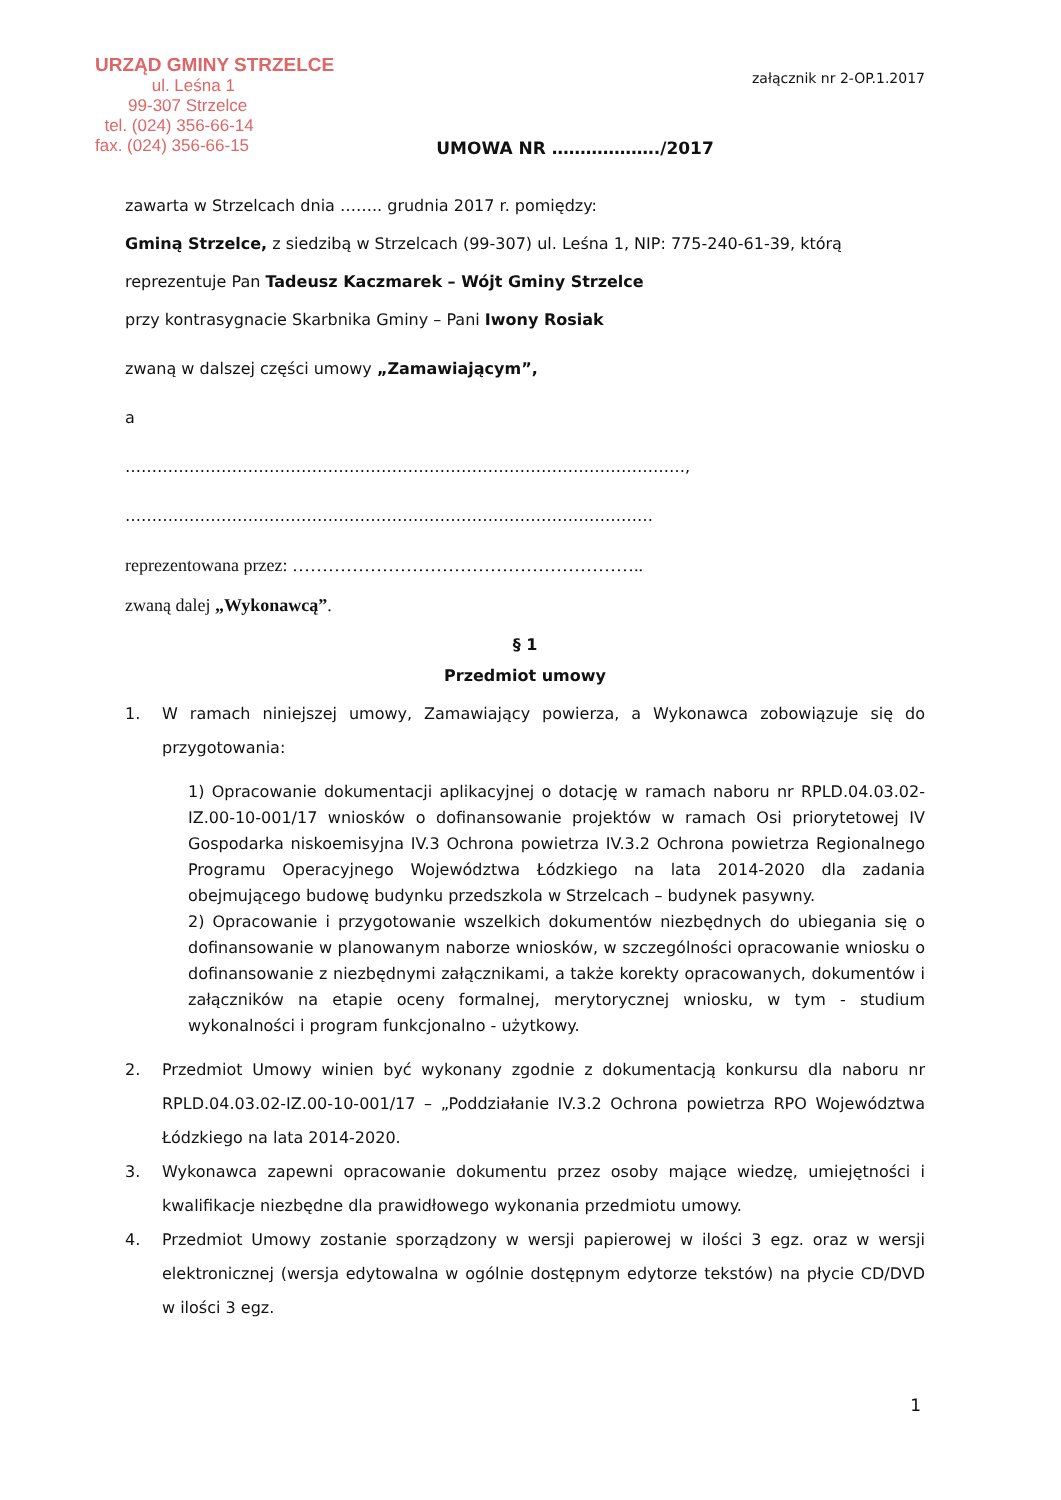URZĄD GMINY STRZELCE
ul. Leśna 1
99-307 Strzelce
tel. (024) 356-66-14
fax. (024) 356-66-15
załącznik nr 2-OP.1.2017
UMOWA NR ………………./2017
zawarta w Strzelcach dnia …….. grudnia 2017 r. pomiędzy:
Gminą Strzelce, z siedzibą w Strzelcach (99-307) ul. Leśna 1, NIP: 775-240-61-39, którą
reprezentuje Pan Tadeusz Kaczmarek – Wójt Gminy Strzelce
przy kontrasygnacie Skarbnika Gminy – Pani Iwony Rosiak
zwaną w dalszej części umowy „Zamawiającym”,
a
……………………………………………………………………………………………,
………………………………………………………………………………………
reprezentowana przez: …………………………………………………..
zwaną dalej „Wykonawcą”.
§ 1
Przedmiot umowy
1. W ramach niniejszej umowy, Zamawiający powierza, a Wykonawca zobowiązuje się do przygotowania:
1) Opracowanie dokumentacji aplikacyjnej o dotację w ramach naboru nr RPLD.04.03.02-IZ.00-10-001/17 wniosków o dofinansowanie projektów w ramach Osi priorytetowej IV Gospodarka niskoemisyjna IV.3 Ochrona powietrza IV.3.2 Ochrona powietrza Regionalnego Programu Operacyjnego Województwa Łódzkiego na lata 2014-2020 dla zadania obejmującego budowę budynku przedszkola w Strzelcach – budynek pasywny.
2) Opracowanie i przygotowanie wszelkich dokumentów niezbędnych do ubiegania się o dofinansowanie w planowanym naborze wniosków, w szczególności opracowanie wniosku o dofinansowanie z niezbędnymi załącznikami, a także korekty opracowanych, dokumentów i załączników na etapie oceny formalnej, merytorycznej wniosku, w tym - studium wykonalności i program funkcjonalno - użytkowy.
2. Przedmiot Umowy winien być wykonany zgodnie z dokumentacją konkursu dla naboru nr RPLD.04.03.02-IZ.00-10-001/17 – „Poddziałanie IV.3.2 Ochrona powietrza RPO Województwa Łódzkiego na lata 2014-2020.
3. Wykonawca zapewni opracowanie dokumentu przez osoby mające wiedzę, umiejętności i kwalifikacje niezbędne dla prawidłowego wykonania przedmiotu umowy.
4. Przedmiot Umowy zostanie sporządzony w wersji papierowej w ilości 3 egz. oraz w wersji elektronicznej (wersja edytowalna w ogólnie dostępnym edytorze tekstów) na płycie CD/DVD w ilości 3 egz.
1